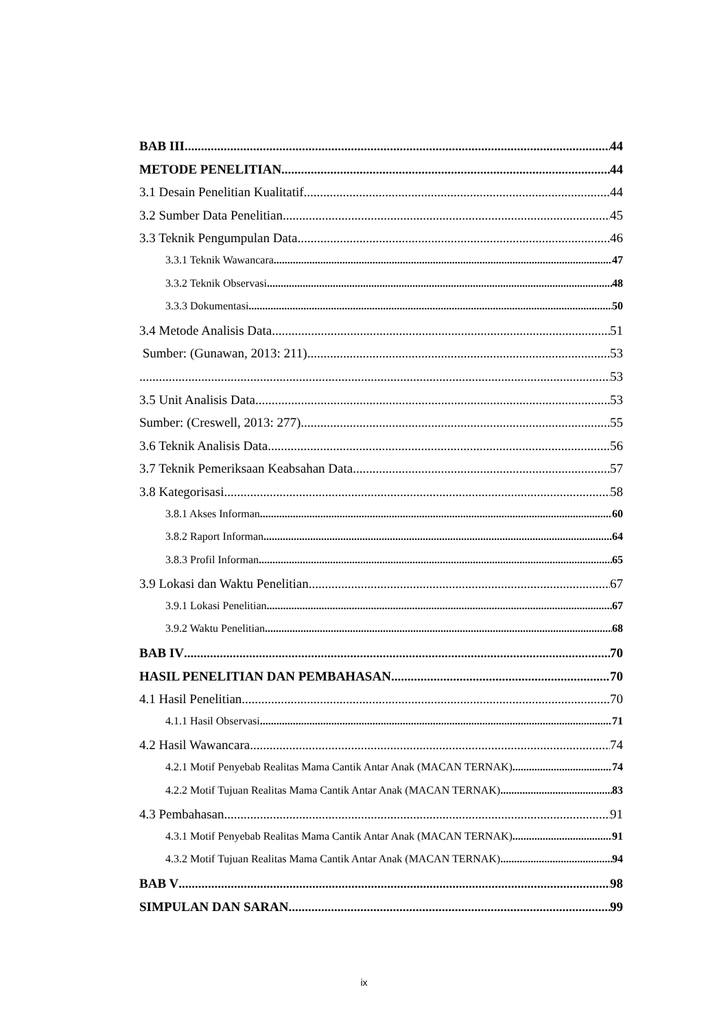BAB III 44
METODE PENELITIAN 44
3.1 Desain Penelitian Kualitatif 44
3.2 Sumber Data Penelitian 45
3.3 Teknik Pengumpulan Data 46
3.3.1 Teknik Wawancara 47
3.3.2 Teknik Observasi 48
3.3.3 Dokumentasi 50
3.4 Metode Analisis Data 51
Sumber: (Gunawan, 2013: 211) 53
53
3.5 Unit Analisis Data 53
Sumber: (Creswell, 2013: 277) 55
3.6 Teknik Analisis Data 56
3.7 Teknik Pemeriksaan Keabsahan Data 57
3.8 Kategorisasi 58
3.8.1 Akses Informan 60
3.8.2 Raport Informan 64
3.8.3 Profil Informan 65
3.9 Lokasi dan Waktu Penelitian 67
3.9.1 Lokasi Penelitian 67
3.9.2 Waktu Penelitian 68
BAB IV 70
HASIL PENELITIAN DAN PEMBAHASAN 70
4.1 Hasil Penelitian 70
4.1.1 Hasil Observasi 71
4.2 Hasil Wawancara 74
4.2.1 Motif Penyebab Realitas Mama Cantik Antar Anak (MACAN TERNAK) 74
4.2.2 Motif Tujuan Realitas Mama Cantik Antar Anak (MACAN TERNAK) 83
4.3 Pembahasan 91
4.3.1 Motif Penyebab Realitas Mama Cantik Antar Anak (MACAN TERNAK) 91
4.3.2 Motif Tujuan Realitas Mama Cantik Antar Anak (MACAN TERNAK) 94
BAB V 98
SIMPULAN DAN SARAN 99
ix